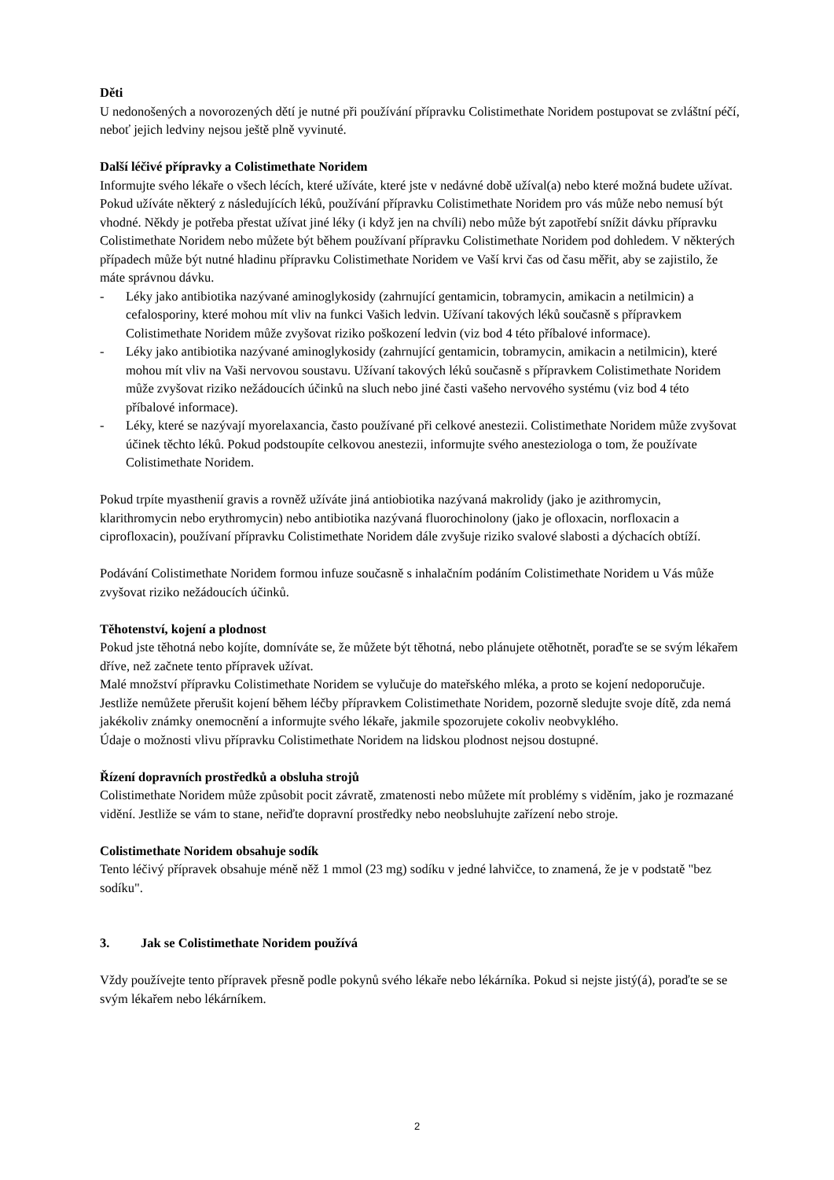Děti
U nedonošených a novorozených dětí je nutné při používání přípravku Colistimethate Noridem postupovat se zvláštní péčí, neboť jejich ledviny nejsou ještě plně vyvinuté.
Další léčivé přípravky a Colistimethate Noridem
Informujte svého lékaře o všech lécích, které užíváte, které jste v nedávné době užíval(a) nebo které možná budete užívat.
Pokud užíváte některý z následujících léků, používání přípravku Colistimethate Noridem pro vás může nebo nemusí být vhodné. Někdy je potřeba přestat užívat jiné léky (i když jen na chvíli) nebo může být zapotřebí snížit dávku přípravku Colistimethate Noridem nebo můžete být během používaní přípravku Colistimethate Noridem pod dohledem. V některých případech může být nutné hladinu přípravku Colistimethate Noridem ve Vaší krvi čas od času měřit, aby se zajistilo, že máte správnou dávku.
- Léky jako antibiotika nazývané aminoglykosidy (zahrnující gentamicin, tobramycin, amikacin a netilmicin) a cefalosporiny, které mohou mít vliv na funkci Vašich ledvin. Užívaní takových léků současně s přípravkem Colistimethate Noridem může zvyšovat riziko poškození ledvin (viz bod 4 této příbalové informace).
- Léky jako antibiotika nazývané aminoglykosidy (zahrnující gentamicin, tobramycin, amikacin a netilmicin), které mohou mít vliv na Vaši nervovou soustavu. Užívaní takových léků současně s přípravkem Colistimethate Noridem může zvyšovat riziko nežádoucích účinků na sluch nebo jiné časti vašeho nervového systému (viz bod 4 této příbalové informace).
- Léky, které se nazývají myorelaxancia, často používané při celkové anestezii. Colistimethate Noridem může zvyšovat účinek těchto léků. Pokud podstoupíte celkovou anestezii, informujte svého anesteziologa o tom, že používate Colistimethate Noridem.
Pokud trpíte myasthenií gravis a rovněž užíváte jiná antiobiotika nazývaná makrolidy (jako je azithromycin, klarithromycin nebo erythromycin) nebo antibiotika nazývaná fluorochinolony (jako je ofloxacin, norfloxacin a ciprofloxacin), používaní přípravku Colistimethate Noridem dále zvyšuje riziko svalové slabosti a dýchacích obtíží.
Podávání Colistimethate Noridem formou infuze současně s inhalačním podáním Colistimethate Noridem u Vás může zvyšovat riziko nežádoucích účinků.
Těhotenství, kojení a plodnost
Pokud jste těhotná nebo kojíte, domníváte se, že můžete být těhotná, nebo plánujete otěhotnět, poraďte se se svým lékařem dříve, než začnete tento přípravek užívat.
Malé množství přípravku Colistimethate Noridem se vylučuje do mateřského mléka, a proto se kojení nedoporučuje. Jestliže nemůžete přerušit kojení během léčby přípravkem Colistimethate Noridem, pozorně sledujte svoje dítě, zda nemá jakékoliv známky onemocnění a informujte svého lékaře, jakmile spozorujete cokoliv neobvyklého.
Údaje o možnosti vlivu přípravku Colistimethate Noridem na lidskou plodnost nejsou dostupné.
Řízení dopravních prostředků a obsluha strojů
Colistimethate Noridem může způsobit pocit závratě, zmatenosti nebo můžete mít problémy s viděním, jako je rozmazané vidění. Jestliže se vám to stane, neřiďte dopravní prostředky nebo neobsluhujte zařízení nebo stroje.
Colistimethate Noridem obsahuje sodík
Tento léčivý přípravek obsahuje méně něž 1 mmol (23 mg) sodíku v jedné lahvičce, to znamená, že je v podstatě "bez sodíku".
3. Jak se Colistimethate Noridem používá
Vždy používejte tento přípravek přesně podle pokynů svého lékaře nebo lékárníka. Pokud si nejste jistý(á), poraďte se se svým lékařem nebo lékárníkem.
2